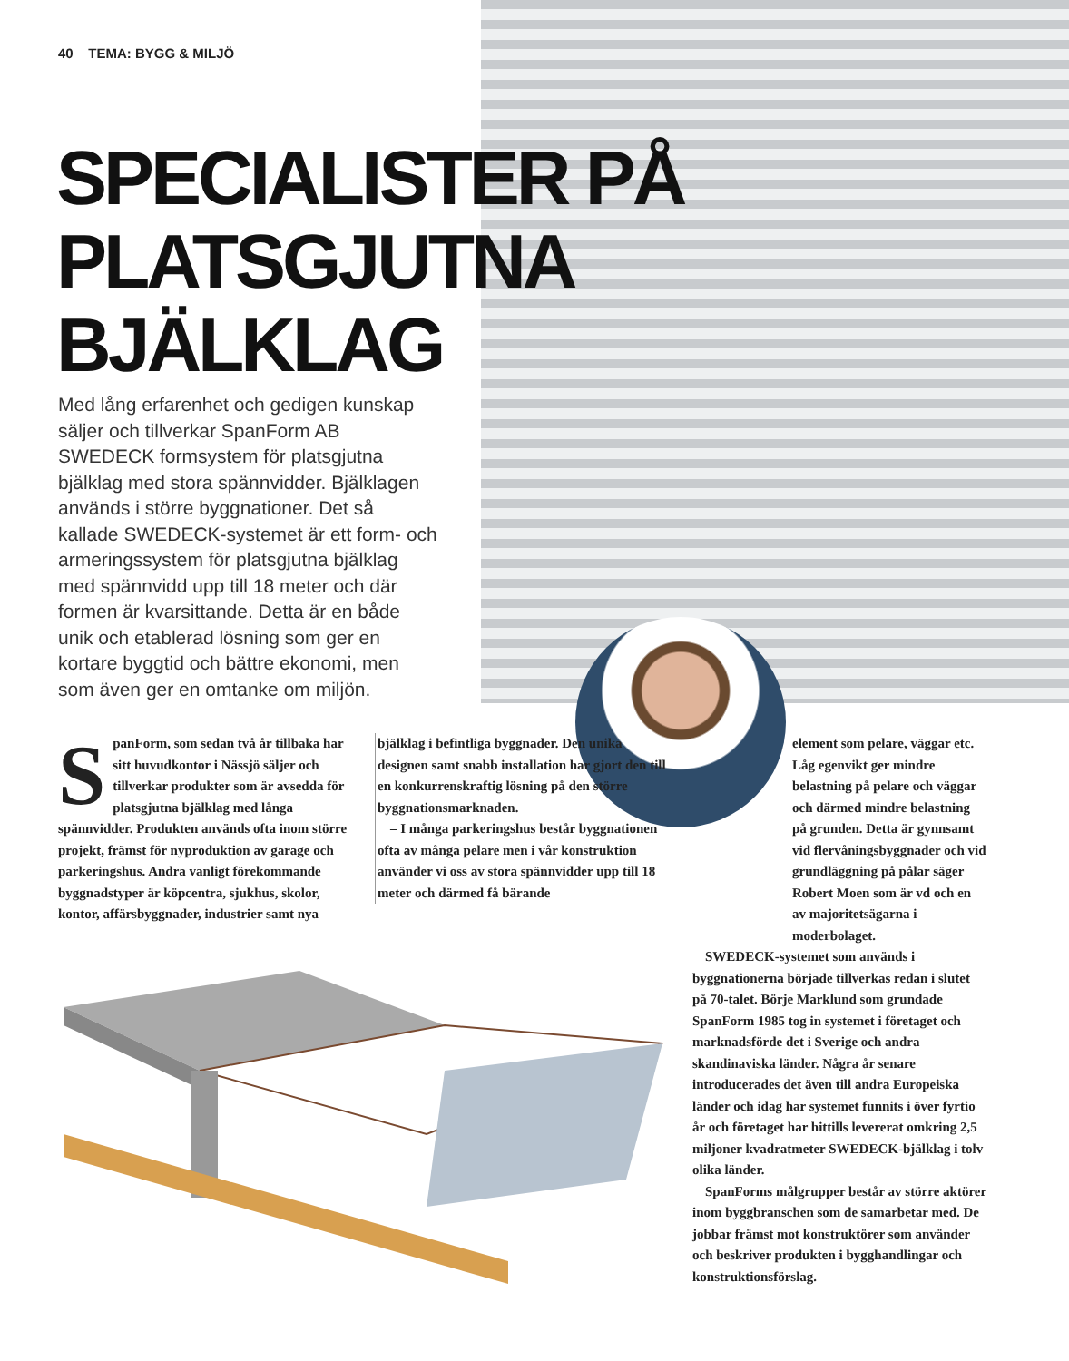40 TEMA: BYGG & MILJÖ
SPECIALISTER PÅ
PLATSGJUTNA
BJÄLKLAG
Med lång erfarenhet och gedigen kunskap säljer och tillverkar SpanForm AB SWEDECK formsystem för platsgjutna bjälklag med stora spännvidder. Bjälklagen används i större byggnationer. Det så kallade SWEDECK-systemet är ett form- och armeringssystem för platsgjutna bjälklag med spännvidd upp till 18 meter och där formen är kvarsittande. Detta är en både unik och etablerad lösning som ger en kortare byggtid och bättre ekonomi, men som även ger en omtanke om miljön.
SpanForm, som sedan två år tillbaka har sitt huvudkontor i Nässjö säljer och tillverkar produkter som är avsedda för platsgjutna bjälklag med långa spännvidder. Produkten används ofta inom större projekt, främst för nyproduktion av garage och parkeringshus. Andra vanligt förekommande byggnadstyper är köpcentra, sjukhus, skolor, kontor, affärsbyggnader, industrier samt nya
bjälklag i befintliga byggnader. Den unika designen samt snabb installation har gjort den till en konkurrenskraftig lösning på den större byggnationsmarknaden.
– I många parkeringshus består byggnationen ofta av många pelare men i vår konstruktion använder vi oss av stora spännvidder upp till 18 meter och därmed få bärande
element som pelare, väggar etc. Låg egenvikt ger mindre belastning på pelare och väggar och därmed mindre belastning på grunden. Detta är gynnsamt vid flervåningsbyggnader och vid grundläggning på pålar säger Robert Moen som är vd och en av majoritetsägarna i moderbolaget.
SWEDECK-systemet som används i byggnationerna började tillverkas redan i slutet på 70-talet. Börje Marklund som grundade SpanForm 1985 tog in systemet i företaget och marknadsförde det i Sverige och andra skandinaviska länder. Några år senare introducerades det även till andra Europeiska länder och idag har systemet funnits i över fyrtio år och företaget har hittills levererat omkring 2,5 miljoner kvadratmeter SWEDECK-bjälklag i tolv olika länder.
SpanForms målgrupper består av större aktörer inom byggbranschen som de samarbetar med. De jobbar främst mot konstruktörer som använder och beskriver produkten i bygghandlingar och konstruktionsförslag.